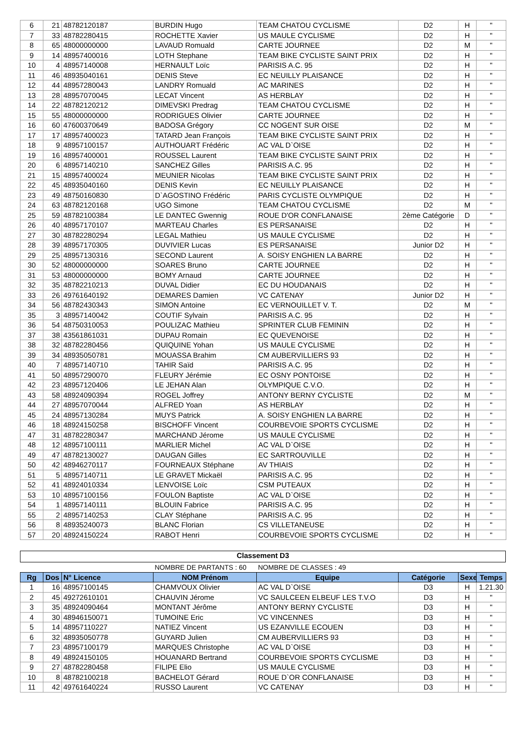| 6 | 21 | 48782120187 | BURDIN Hugo | TEAM CHATOU CYCLISME | D2 | H | " |
| 7 | 33 | 48782280415 | ROCHETTE Xavier | US MAULE CYCLISME | D2 | H | " |
| 8 | 65 | 48000000000 | LAVAUD Romuald | CARTE JOURNEE | D2 | M | " |
| 9 | 14 | 48957400016 | LOTH Stephane | TEAM BIKE CYCLISTE SAINT PRIX | D2 | H | " |
| 10 | 4 | 48957140008 | HERNAULT Loïc | PARISIS A.C. 95 | D2 | H | " |
| 11 | 46 | 48935040161 | DENIS Steve | EC NEUILLY PLAISANCE | D2 | H | " |
| 12 | 44 | 48957280043 | LANDRY Romuald | AC MARINES | D2 | H | " |
| 13 | 28 | 48957070045 | LECAT Vincent | AS HERBLAY | D2 | H | " |
| 14 | 22 | 48782120212 | DIMEVSKI Predrag | TEAM CHATOU CYCLISME | D2 | H | " |
| 15 | 55 | 48000000000 | RODRIGUES Olivier | CARTE JOURNEE | D2 | H | " |
| 16 | 60 | 47600370649 | BADOSA Grégory | CC NOGENT SUR OISE | D2 | M | " |
| 17 | 17 | 48957400023 | TATARD Jean François | TEAM BIKE CYCLISTE SAINT PRIX | D2 | H | " |
| 18 | 9 | 48957100157 | AUTHOUART Frédéric | AC VAL D`OISE | D2 | H | " |
| 19 | 16 | 48957400001 | ROUSSEL Laurent | TEAM BIKE CYCLISTE SAINT PRIX | D2 | H | " |
| 20 | 6 | 48957140210 | SANCHEZ Gilles | PARISIS A.C. 95 | D2 | H | " |
| 21 | 15 | 48957400024 | MEUNIER Nicolas | TEAM BIKE CYCLISTE SAINT PRIX | D2 | H | " |
| 22 | 45 | 48935040160 | DENIS Kevin | EC NEUILLY PLAISANCE | D2 | H | " |
| 23 | 49 | 48750160830 | D`AGOSTINO Frédéric | PARIS CYCLISTE OLYMPIQUE | D2 | H | " |
| 24 | 63 | 48782120168 | UGO Simone | TEAM CHATOU CYCLISME | D2 | M | " |
| 25 | 59 | 48782100384 | LE DANTEC Gwennig | ROUE D'OR CONFLANAISE | 2ème Catégorie | D | " |
| 26 | 40 | 48957170107 | MARTEAU Charles | ES PERSANAISE | D2 | H | " |
| 27 | 30 | 48782280294 | LEGAL Mathieu | US MAULE CYCLISME | D2 | H | " |
| 28 | 39 | 48957170305 | DUVIVIER Lucas | ES PERSANAISE | Junior D2 | H | " |
| 29 | 25 | 48957130316 | SECOND Laurent | A. SOISY ENGHIEN LA BARRE | D2 | H | " |
| 30 | 52 | 48000000000 | SOARES Bruno | CARTE JOURNEE | D2 | H | " |
| 31 | 53 | 48000000000 | BOMY Arnaud | CARTE JOURNEE | D2 | H | " |
| 32 | 35 | 48782210213 | DUVAL Didier | EC DU HOUDANAIS | D2 | H | " |
| 33 | 26 | 49761640192 | DEMARES Damien | VC CATENAY | Junior D2 | H | " |
| 34 | 56 | 48782430343 | SIMON Antoine | EC VERNOUILLET V. T. | D2 | M | " |
| 35 | 3 | 48957140042 | COUTIF Sylvain | PARISIS A.C. 95 | D2 | H | " |
| 36 | 54 | 48750310053 | POULIZAC Mathieu | SPRINTER CLUB FEMININ | D2 | H | " |
| 37 | 38 | 43561861031 | DUPAU Romain | EC QUEVENOISE | D2 | H | " |
| 38 | 32 | 48782280456 | QUIQUINE Yohan | US MAULE CYCLISME | D2 | H | " |
| 39 | 34 | 48935050781 | MOUASSA Brahim | CM AUBERVILLIERS 93 | D2 | H | " |
| 40 | 7 | 48957140710 | TAHIR Saïd | PARISIS A.C. 95 | D2 | H | " |
| 41 | 50 | 48957290070 | FLEURY Jérémie | EC OSNY PONTOISE | D2 | H | " |
| 42 | 23 | 48957120406 | LE JEHAN Alan | OLYMPIQUE C.V.O. | D2 | H | " |
| 43 | 58 | 48924090394 | ROGEL Joffrey | ANTONY BERNY CYCLISTE | D2 | M | " |
| 44 | 27 | 48957070044 | ALFRED Yoan | AS HERBLAY | D2 | H | " |
| 45 | 24 | 48957130284 | MUYS Patrick | A. SOISY ENGHIEN LA BARRE | D2 | H | " |
| 46 | 18 | 48924150258 | BISCHOFF Vincent | COURBEVOIE SPORTS CYCLISME | D2 | H | " |
| 47 | 31 | 48782280347 | MARCHAND Jérome | US MAULE CYCLISME | D2 | H | " |
| 48 | 12 | 48957100111 | MARLIER Michel | AC VAL D`OISE | D2 | H | " |
| 49 | 47 | 48782130027 | DAUGAN Gilles | EC SARTROUVILLE | D2 | H | " |
| 50 | 42 | 48946270117 | FOURNEAUX Stéphane | AV THIAIS | D2 | H | " |
| 51 | 5 | 48957140711 | LE GRAVET Mickaël | PARISIS A.C. 95 | D2 | H | " |
| 52 | 41 | 48924010334 | LENVOISE Loïc | CSM PUTEAUX | D2 | H | " |
| 53 | 10 | 48957100156 | FOULON Baptiste | AC VAL D`OISE | D2 | H | " |
| 54 | 1 | 48957140111 | BLOUIN Fabrice | PARISIS A.C. 95 | D2 | H | " |
| 55 | 2 | 48957140253 | CLAY Stéphane | PARISIS A.C. 95 | D2 | H | " |
| 56 | 8 | 48935240073 | BLANC Florian | CS VILLETANEUSE | D2 | H | " |
| 57 | 20 | 48924150224 | RABOT Henri | COURBEVOIE SPORTS CYCLISME | D2 | H | " |
Classement D3
| | | | NOMBRE DE PARTANTS : 60 | NOMBRE DE CLASSES : 49 | | | |
| Rg | Dos | N° Licence | NOM Prénom | Equipe | Catégorie | Sexe | Temps |
| 1 | 16 | 48957100145 | CHAMVOUX Olivier | AC VAL D`OISE | D3 | H | 1.21.30 |
| 2 | 45 | 49272610101 | CHAUVIN Jérome | VC SAULCEEN ELBEUF LES T.V.O | D3 | H | " |
| 3 | 35 | 48924090464 | MONTANT Jérôme | ANTONY BERNY CYCLISTE | D3 | H | " |
| 4 | 30 | 48946150071 | TUMOINE Eric | VC VINCENNES | D3 | H | " |
| 5 | 14 | 48957110227 | NATIEZ Vincent | US EZANVILLE ECOUEN | D3 | H | " |
| 6 | 32 | 48935050778 | GUYARD Julien | CM AUBERVILLIERS 93 | D3 | H | " |
| 7 | 23 | 48957100179 | MARQUES Christophe | AC VAL D`OISE | D3 | H | " |
| 8 | 49 | 48924150105 | HOUANARD Bertrand | COURBEVOIE SPORTS CYCLISME | D3 | H | " |
| 9 | 27 | 48782280458 | FILIPE Elio | US MAULE CYCLISME | D3 | H | " |
| 10 | 8 | 48782100218 | BACHELOT Gérard | ROUE D`OR CONFLANAISE | D3 | H | " |
| 11 | 42 | 49761640224 | RUSSO Laurent | VC CATENAY | D3 | H | " |